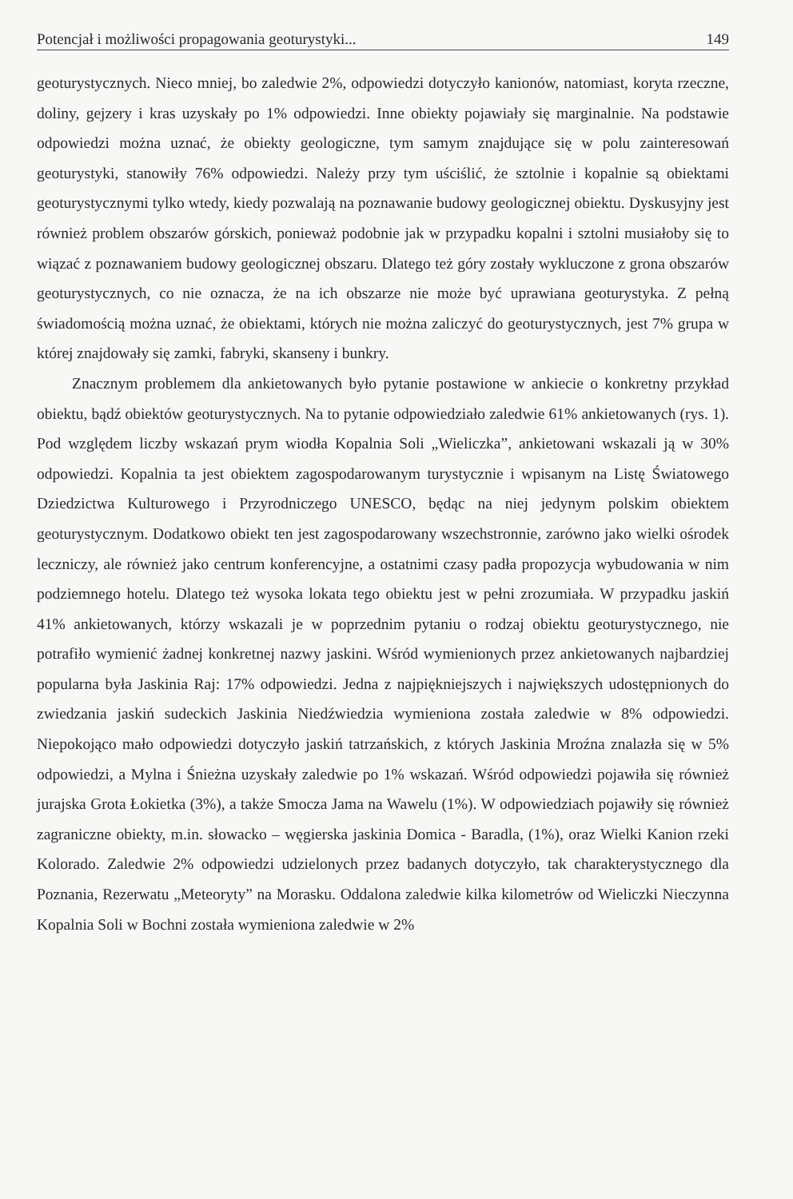Potencjał i możliwości propagowania geoturystyki... 149
geoturystycznych. Nieco mniej, bo zaledwie 2%, odpowiedzi dotyczyło kanionów, natomiast, koryta rzeczne, doliny, gejzery i kras uzyskały po 1% odpowiedzi. Inne obiekty pojawiały się marginalnie. Na podstawie odpowiedzi można uznać, że obiekty geologiczne, tym samym znajdujące się w polu zainteresowań geoturystyki, stanowiły 76% odpowiedzi. Należy przy tym uściślić, że sztolnie i kopalnie są obiektami geoturystycznymi tylko wtedy, kiedy pozwalają na poznawanie budowy geologicznej obiektu. Dyskusyjny jest również problem obszarów górskich, ponieważ podobnie jak w przypadku kopalni i sztolni musiałoby się to wiązać z poznawaniem budowy geologicznej obszaru. Dlatego też góry zostały wykluczone z grona obszarów geoturystycznych, co nie oznacza, że na ich obszarze nie może być uprawiana geoturystyka. Z pełną świadomością można uznać, że obiektami, których nie można zaliczyć do geoturystycznych, jest 7% grupa w której znajdowały się zamki, fabryki, skanseny i bunkry.
Znacznym problemem dla ankietowanych było pytanie postawione w ankiecie o konkretny przykład obiektu, bądź obiektów geoturystycznych. Na to pytanie odpowiedziało zaledwie 61% ankietowanych (rys. 1). Pod względem liczby wskazań prym wiodła Kopalnia Soli „Wieliczka”, ankietowani wskazali ją w 30% odpowiedzi. Kopalnia ta jest obiektem zagospodarowanym turystycznie i wpisanym na Listę Światowego Dziedzictwa Kulturowego i Przyrodniczego UNESCO, będąc na niej jedynym polskim obiektem geoturystycznym. Dodatkowo obiekt ten jest zagospodarowany wszechstronnie, zarówno jako wielki ośrodek leczniczy, ale również jako centrum konferencyjne, a ostatnimi czasy padła propozycja wybudowania w nim podziemnego hotelu. Dlatego też wysoka lokata tego obiektu jest w pełni zrozumiała. W przypadku jaskiń 41% ankietowanych, którzy wskazali je w poprzednim pytaniu o rodzaj obiektu geoturystycznego, nie potrafiło wymienić żadnej konkretnej nazwy jaskini. Wśród wymienionych przez ankietowanych najbardziej popularna była Jaskinia Raj: 17% odpowiedzi. Jedna z najpiękniejszych i największych udostępnionych do zwiedzania jaskiń sudeckich Jaskinia Niedźwiedzia wymieniona została zaledwie w 8% odpowiedzi. Niepokojąco mało odpowiedzi dotyczyło jaskiń tatrzańskich, z których Jaskinia Mroźna znalazła się w 5% odpowiedzi, a Mylna i Śnieżna uzyskały zaledwie po 1% wskazań. Wśród odpowiedzi pojawiła się również jurajska Grota Łokietka (3%), a także Smocza Jama na Wawelu (1%). W odpowiedziach pojawiły się również zagraniczne obiekty, m.in. słowacko – węgierska jaskinia Domica - Baradla, (1%), oraz Wielki Kanion rzeki Kolorado. Zaledwie 2% odpowiedzi udzielonych przez badanych dotyczyło, tak charakterystycznego dla Poznania, Rezerwatu „Meteoryty” na Morasku. Oddalona zaledwie kilka kilometrów od Wieliczki Nieczynna Kopalnia Soli w Bochni została wymieniona zaledwie w 2%